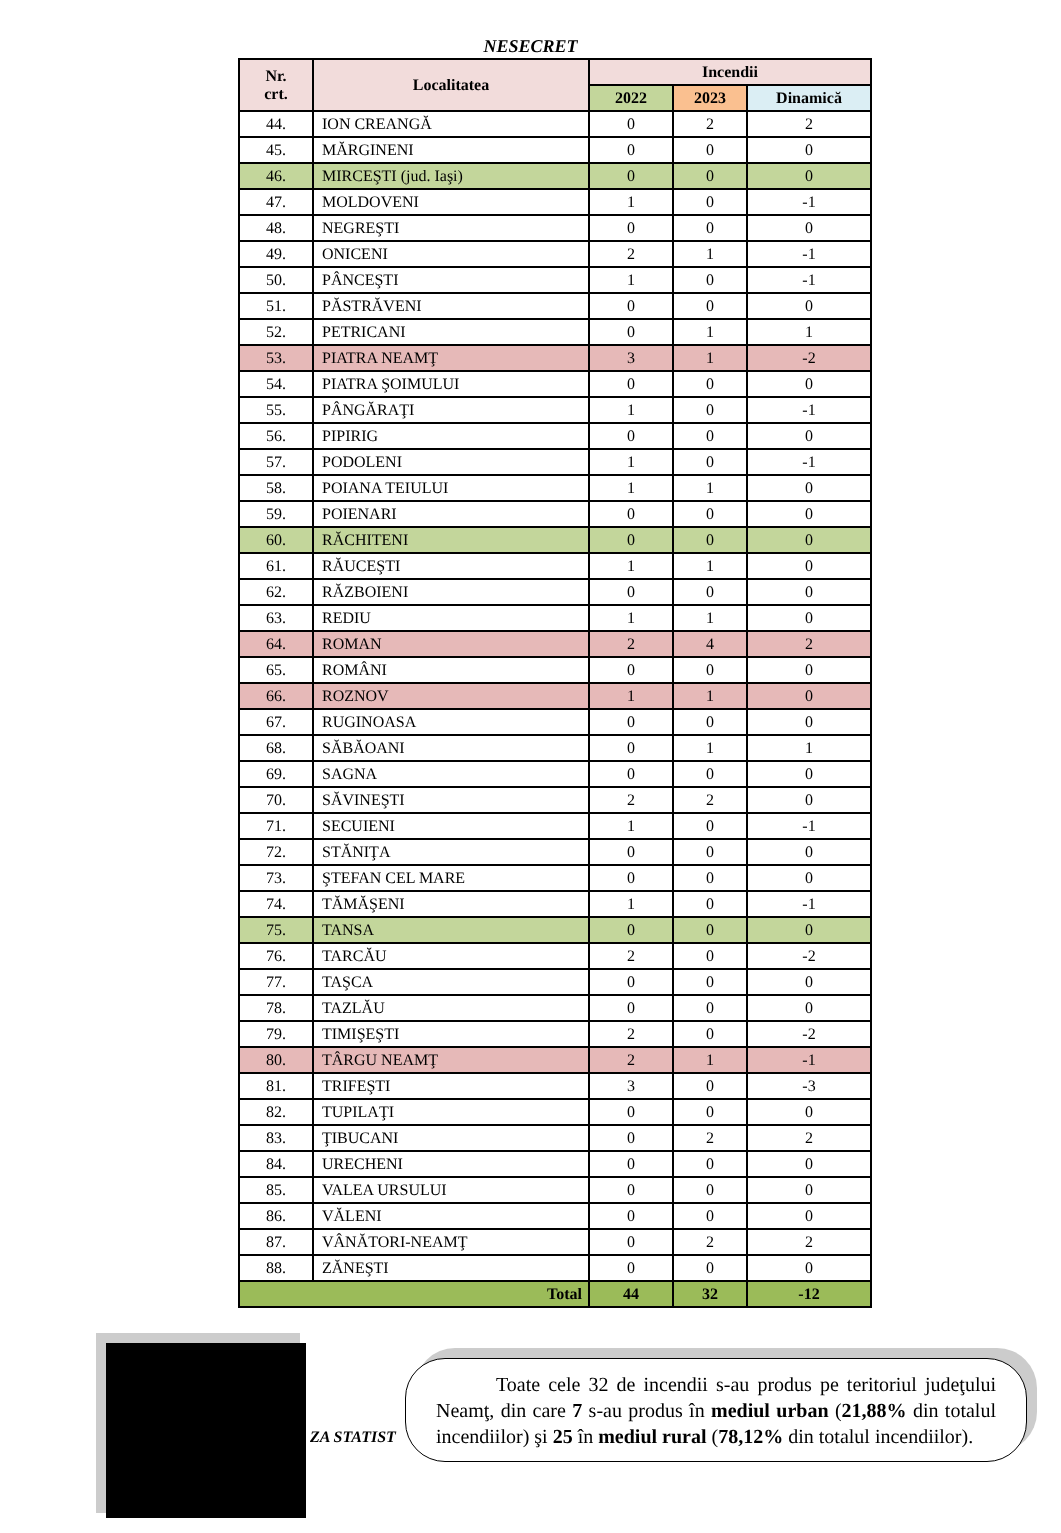NESECRET
| Nr. crt. | Localitatea | Incendii | | |
| --- | --- | --- | --- | --- |
| | | 2022 | 2023 | Dinamică |
| 44. | ION CREANGĂ | 0 | 2 | 2 |
| 45. | MĂRGINENI | 0 | 0 | 0 |
| 46. | MIRCEŞTI (jud. Iaşi) | 0 | 0 | 0 |
| 47. | MOLDOVENI | 1 | 0 | -1 |
| 48. | NEGREŞTI | 0 | 0 | 0 |
| 49. | ONICENI | 2 | 1 | -1 |
| 50. | PÂNCEŞTI | 1 | 0 | -1 |
| 51. | PĂSTRĂVENI | 0 | 0 | 0 |
| 52. | PETRICANI | 0 | 1 | 1 |
| 53. | PIATRA NEAMŢ | 3 | 1 | -2 |
| 54. | PIATRA ŞOIMULUI | 0 | 0 | 0 |
| 55. | PÂNGĂRAŢI | 1 | 0 | -1 |
| 56. | PIPIRIG | 0 | 0 | 0 |
| 57. | PODOLENI | 1 | 0 | -1 |
| 58. | POIANA TEIULUI | 1 | 1 | 0 |
| 59. | POIENARI | 0 | 0 | 0 |
| 60. | RĂCHITENI | 0 | 0 | 0 |
| 61. | RĂUCEŞTI | 1 | 1 | 0 |
| 62. | RĂZBOIENI | 0 | 0 | 0 |
| 63. | REDIU | 1 | 1 | 0 |
| 64. | ROMAN | 2 | 4 | 2 |
| 65. | ROMÂNI | 0 | 0 | 0 |
| 66. | ROZNOV | 1 | 1 | 0 |
| 67. | RUGINOASA | 0 | 0 | 0 |
| 68. | SĂBĂOANI | 0 | 1 | 1 |
| 69. | SAGNA | 0 | 0 | 0 |
| 70. | SĂVINEŞTI | 2 | 2 | 0 |
| 71. | SECUIENI | 1 | 0 | -1 |
| 72. | STĂNIŢA | 0 | 0 | 0 |
| 73. | ŞTEFAN CEL MARE | 0 | 0 | 0 |
| 74. | TĂMĂŞENI | 1 | 0 | -1 |
| 75. | TANSA | 0 | 0 | 0 |
| 76. | TARCĂU | 2 | 0 | -2 |
| 77. | TAŞCA | 0 | 0 | 0 |
| 78. | TAZLĂU | 0 | 0 | 0 |
| 79. | TIMIŞEŞTI | 2 | 0 | -2 |
| 80. | TÂRGU NEAMŢ | 2 | 1 | -1 |
| 81. | TRIFEŞTI | 3 | 0 | -3 |
| 82. | TUPILAŢI | 0 | 0 | 0 |
| 83. | ŢIBUCANI | 0 | 2 | 2 |
| 84. | URECHENI | 0 | 0 | 0 |
| 85. | VALEA URSULUI | 0 | 0 | 0 |
| 86. | VĂLENI | 0 | 0 | 0 |
| 87. | VÂNĂTORI-NEAMŢ | 0 | 2 | 2 |
| 88. | ZĂNEŞTI | 0 | 0 | 0 |
| Total | | 44 | 32 | -12 |
ZA STATIST
Toate cele 32 de incendii s-au produs pe teritoriul judeţului Neamţ, din care 7 s-au produs în mediul urban (21,88% din totalul incendiilor) şi 25 în mediul rural (78,12% din totalul incendiilor).